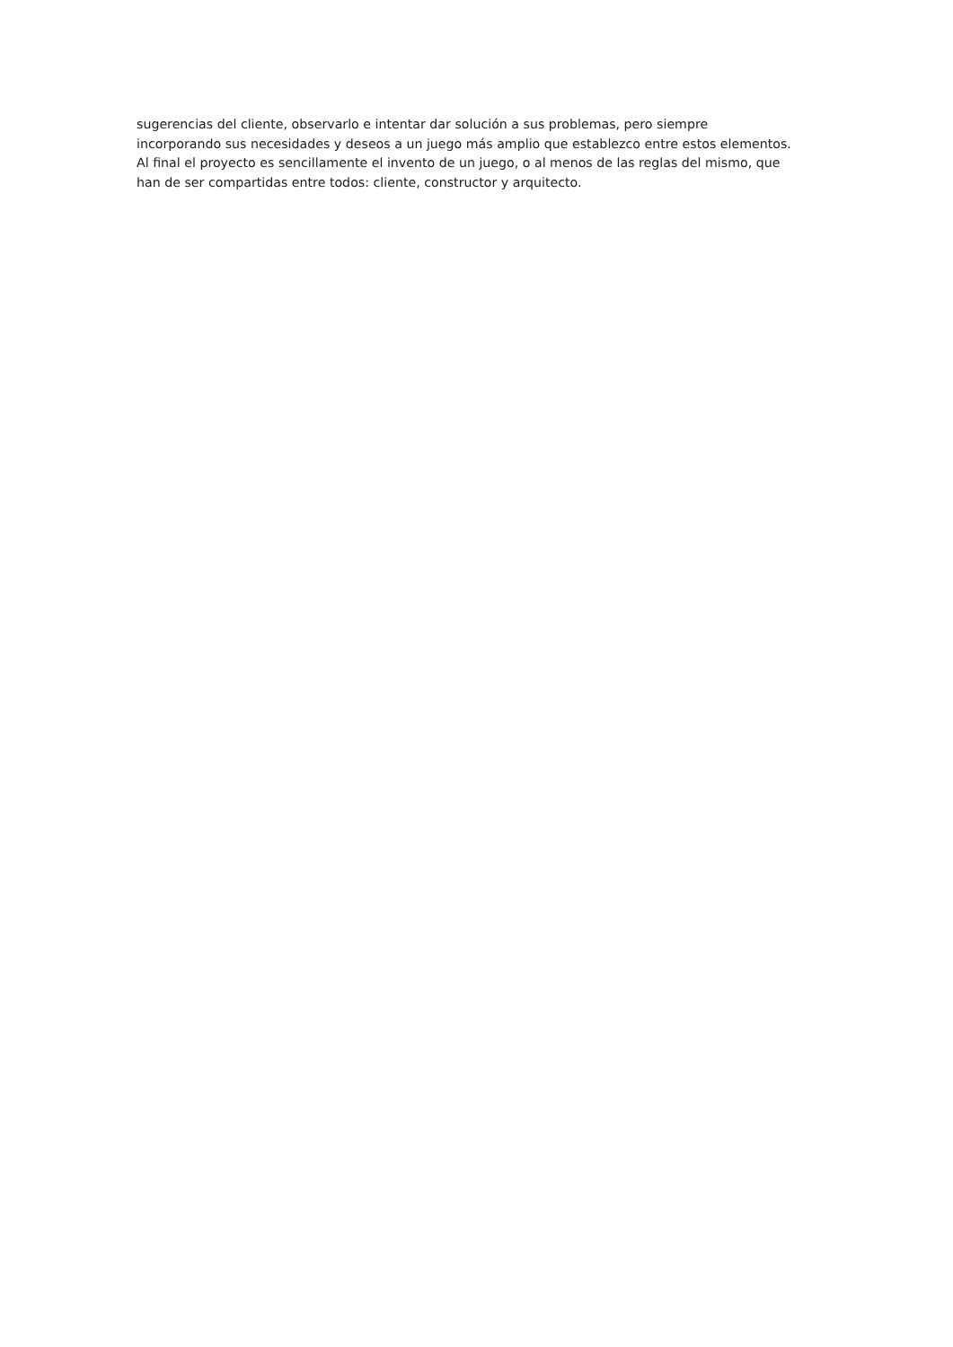sugerencias del cliente, observarlo e intentar dar solución a sus problemas, pero siempre
incorporando sus necesidades y deseos a un juego más amplio que establezco entre estos elementos.
Al final el proyecto es sencillamente el invento de un juego, o al menos de las reglas del mismo, que
han de ser compartidas entre todos: cliente, constructor y arquitecto.